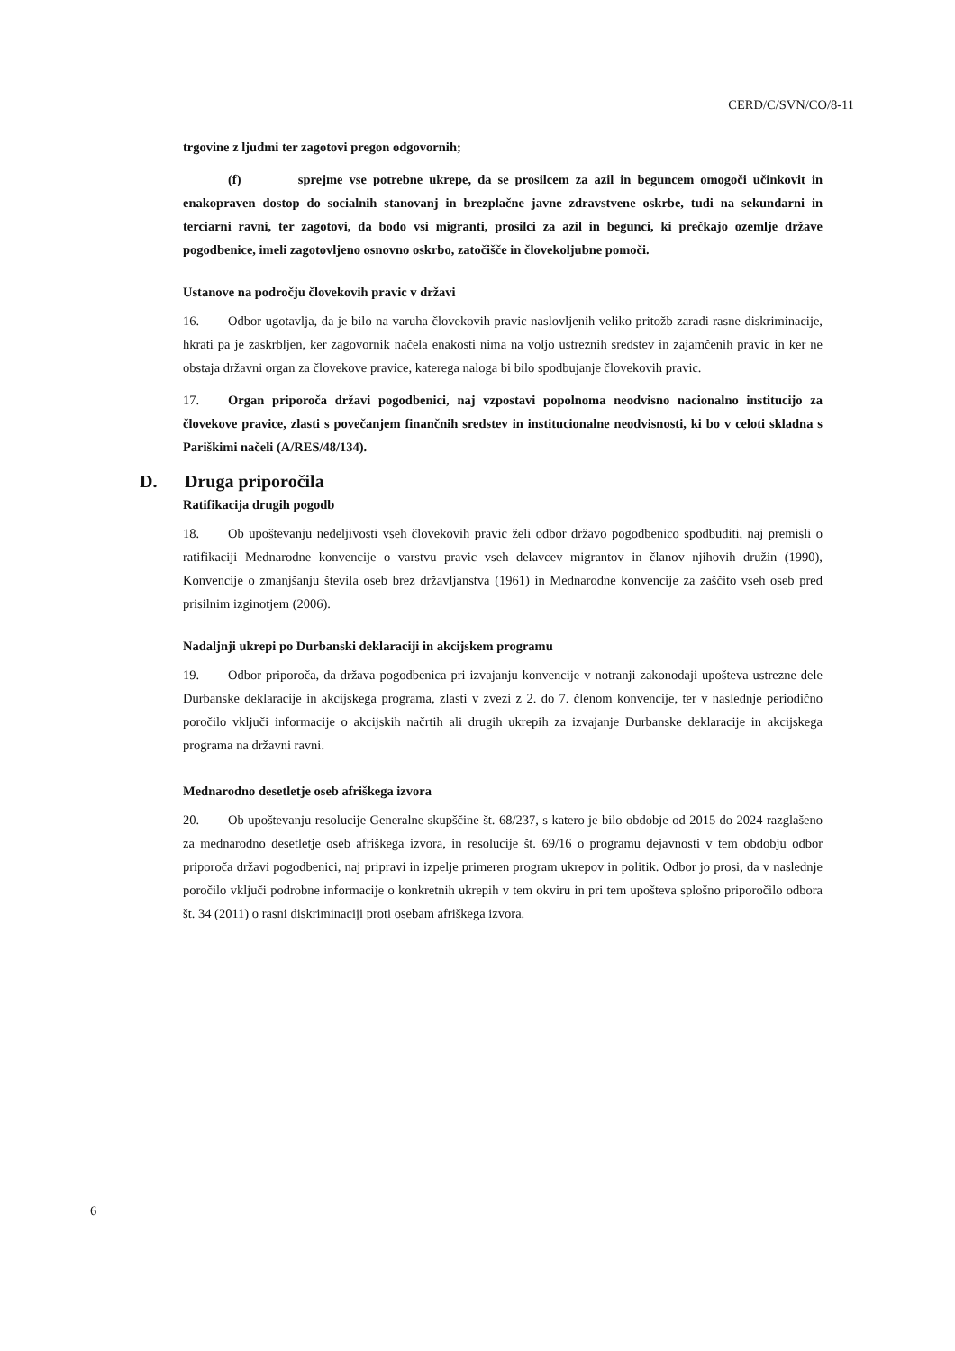CERD/C/SVN/CO/8-11
trgovine z ljudmi ter zagotovi pregon odgovornih;
(f) sprejme vse potrebne ukrepe, da se prosilcem za azil in beguncem omogoči učinkovit in enakopraven dostop do socialnih stanovanj in brezplačne javne zdravstvene oskrbe, tudi na sekundarni in terciarni ravni, ter zagotovi, da bodo vsi migranti, prosilci za azil in begunci, ki prečkajo ozemlje države pogodbenice, imeli zagotovljeno osnovno oskrbo, zatočišče in človekoljubne pomoči.
Ustanove na področju človekovih pravic v državi
16. Odbor ugotavlja, da je bilo na varuha človekovih pravic naslovljenih veliko pritožb zaradi rasne diskriminacije, hkrati pa je zaskrbljen, ker zagovornik načela enakosti nima na voljo ustreznih sredstev in zajamčenih pravic in ker ne obstaja državni organ za človekove pravice, katerega naloga bi bilo spodbujanje človekovih pravic.
17. Organ priporoča državi pogodbenici, naj vzpostavi popolnoma neodvisno nacionalno institucijo za človekove pravice, zlasti s povečanjem finančnih sredstev in institucionalne neodvisnosti, ki bo v celoti skladna s Pariškimi načeli (A/RES/48/134).
D. Druga priporočila
Ratifikacija drugih pogodb
18. Ob upoštevanju nedeljivosti vseh človekovih pravic želi odbor državo pogodbenico spodbuditi, naj premisli o ratifikaciji Mednarodne konvencije o varstvu pravic vseh delavcev migrantov in članov njihovih družin (1990), Konvencije o zmanjšanju števila oseb brez državljanstva (1961) in Mednarodne konvencije za zaščito vseh oseb pred prisilnim izginotjem (2006).
Nadaljnji ukrepi po Durbanski deklaraciji in akcijskem programu
19. Odbor priporoča, da država pogodbenica pri izvajanju konvencije v notranji zakonodaji upošteva ustrezne dele Durbanske deklaracije in akcijskega programa, zlasti v zvezi z 2. do 7. členom konvencije, ter v naslednje periodično poročilo vključi informacije o akcijskih načrtih ali drugih ukrepih za izvajanje Durbanske deklaracije in akcijskega programa na državni ravni.
Mednarodno desetletje oseb afriškega izvora
20. Ob upoštevanju resolucije Generalne skupščine št. 68/237, s katero je bilo obdobje od 2015 do 2024 razglašeno za mednarodno desetletje oseb afriškega izvora, in resolucije št. 69/16 o programu dejavnosti v tem obdobju odbor priporoča državi pogodbenici, naj pripravi in izpelje primeren program ukrepov in politik. Odbor jo prosi, da v naslednje poročilo vključi podrobne informacije o konkretnih ukrepih v tem okviru in pri tem upošteva splošno priporočilo odbora št. 34 (2011) o rasni diskriminaciji proti osebam afriškega izvora.
6